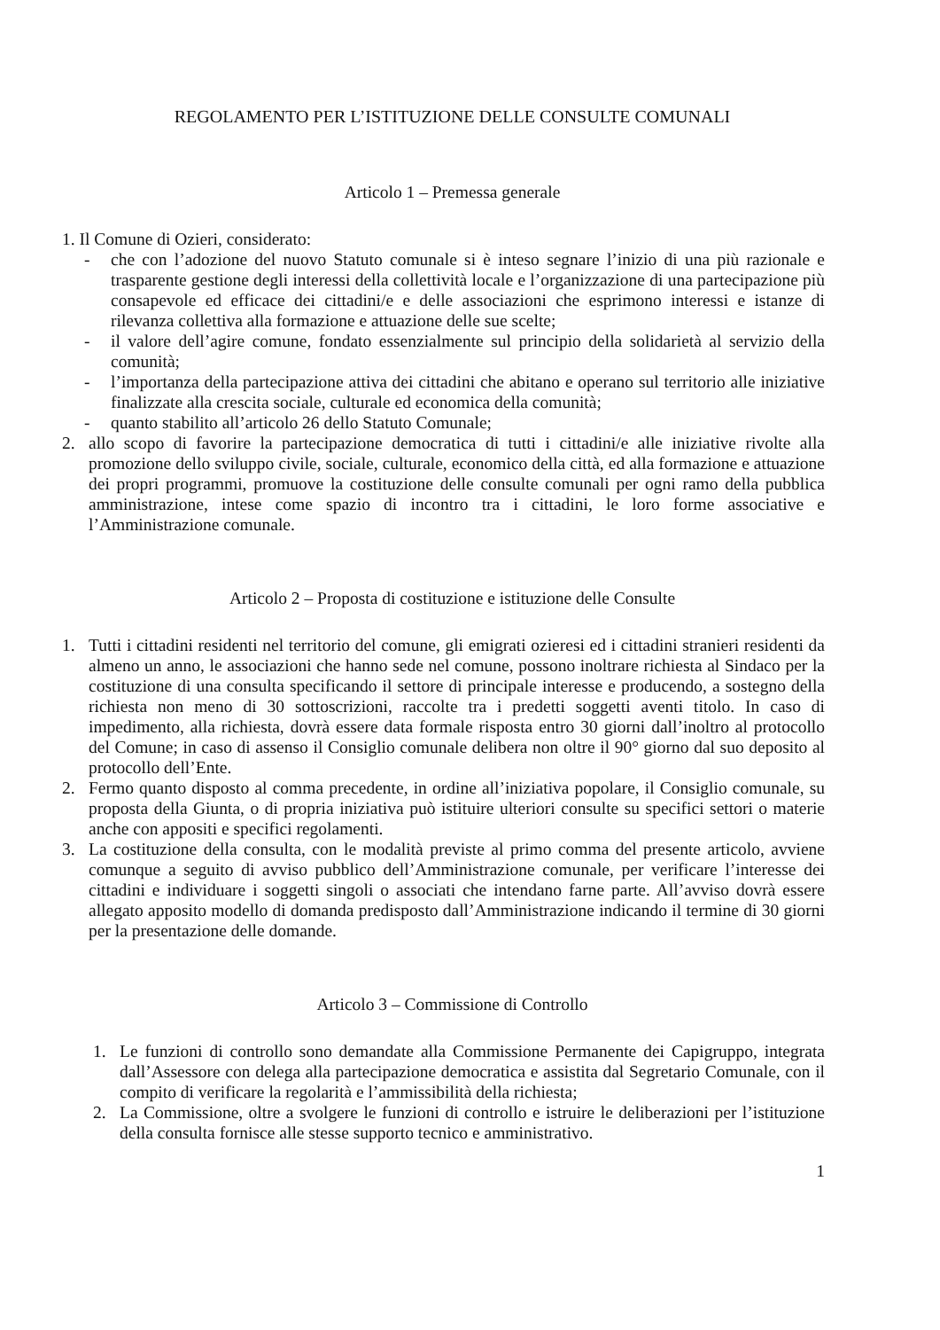REGOLAMENTO PER L’ISTITUZIONE DELLE CONSULTE COMUNALI
Articolo 1 – Premessa generale
1. Il Comune di Ozieri, considerato:
- che con l’adozione del nuovo Statuto comunale si è inteso segnare l’inizio di una più razionale e trasparente gestione degli interessi della collettività locale e l’organizzazione di una partecipazione più consapevole ed efficace dei cittadini/e e delle associazioni che esprimono interessi e istanze di rilevanza collettiva alla formazione e attuazione delle sue scelte;
- il valore dell’agire comune, fondato essenzialmente sul principio della solidarietà al servizio della comunità;
- l’importanza della partecipazione attiva dei cittadini che abitano e operano sul territorio alle iniziative finalizzate alla crescita sociale, culturale ed economica della comunità;
- quanto stabilito all’articolo 26 dello Statuto Comunale;
2. allo scopo di favorire la partecipazione democratica di tutti i cittadini/e alle iniziative rivolte alla promozione dello sviluppo civile, sociale, culturale, economico della città, ed alla formazione e attuazione dei propri programmi, promuove la costituzione delle consulte comunali per ogni ramo della pubblica amministrazione, intese come spazio di incontro tra i cittadini, le loro forme associative e l’Amministrazione comunale.
Articolo 2 – Proposta di costituzione e istituzione delle Consulte
1. Tutti i cittadini residenti nel territorio del comune, gli emigrati ozieresi ed i cittadini stranieri residenti da almeno un anno, le associazioni che hanno sede nel comune, possono inoltrare richiesta al Sindaco per la costituzione di una consulta specificando il settore di principale interesse e producendo, a sostegno della richiesta non meno di 30 sottoscrizioni, raccolte tra i predetti soggetti aventi titolo. In caso di impedimento, alla richiesta, dovrà essere data formale risposta entro 30 giorni dall’inoltro al protocollo del Comune; in caso di assenso il Consiglio comunale delibera non oltre il 90° giorno dal suo deposito al protocollo dell’Ente.
2. Fermo quanto disposto al comma precedente, in ordine all’iniziativa popolare, il Consiglio comunale, su proposta della Giunta, o di propria iniziativa può istituire ulteriori consulte su specifici settori o materie anche con appositi e specifici regolamenti.
3. La costituzione della consulta, con le modalità previste al primo comma del presente articolo, avviene comunque a seguito di avviso pubblico dell’Amministrazione comunale, per verificare l’interesse dei cittadini e individuare i soggetti singoli o associati che intendano farne parte. All’avviso dovrà essere allegato apposito modello di domanda predisposto dall’Amministrazione indicando il termine di 30 giorni per la presentazione delle domande.
Articolo 3 – Commissione di Controllo
1. Le funzioni di controllo sono demandate alla Commissione Permanente dei Capigruppo, integrata dall’Assessore con delega alla partecipazione democratica e assistita dal Segretario Comunale, con il compito di verificare la regolarità e l’ammissibilità della richiesta;
2. La Commissione, oltre a svolgere le funzioni di controllo e istruire le deliberazioni per l’istituzione della consulta fornisce alle stesse supporto tecnico e amministrativo.
1